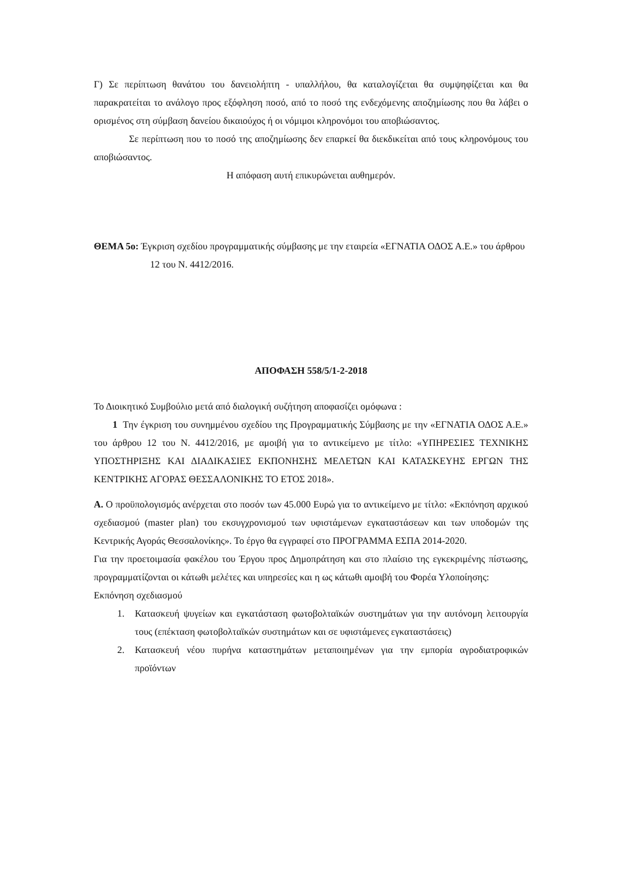Γ) Σε περίπτωση θανάτου του δανειολήπτη - υπαλλήλου, θα καταλογίζεται θα συμψηφίζεται και θα παρακρατείται το ανάλογο προς εξόφληση ποσό, από το ποσό της ενδεχόμενης αποζημίωσης που θα λάβει ο ορισμένος στη σύμβαση δανείου δικαιούχος ή οι νόμιμοι κληρονόμοι του αποβιώσαντος.
Σε περίπτωση που το ποσό της αποζημίωσης δεν επαρκεί θα διεκδικείται από τους κληρονόμους του αποβιώσαντος.
Η απόφαση αυτή επικυρώνεται αυθημερόν.
ΘΕΜΑ 5ο: Έγκριση σχεδίου προγραμματικής σύμβασης με την εταιρεία «ΕΓΝΑΤΙΑ ΟΔΟΣ Α.Ε.» του άρθρου 12 του Ν. 4412/2016.
ΑΠΟΦΑΣΗ 558/5/1-2-2018
Το Διοικητικό Συμβούλιο μετά από διαλογική συζήτηση αποφασίζει ομόφωνα :
1 Την έγκριση του συνημμένου σχεδίου της Προγραμματικής Σύμβασης με την «ΕΓΝΑΤΙΑ ΟΔΟΣ Α.Ε.» του άρθρου 12 του Ν. 4412/2016, με αμοιβή για το αντικείμενο με τίτλο: «ΥΠΗΡΕΣΙΕΣ ΤΕΧΝΙΚΗΣ ΥΠΟΣΤΗΡΙΞΗΣ ΚΑΙ ΔΙΑΔΙΚΑΣΙΕΣ ΕΚΠΟΝΗΣΗΣ ΜΕΛΕΤΩΝ ΚΑΙ ΚΑΤΑΣΚΕΥΗΣ ΕΡΓΩΝ ΤΗΣ ΚΕΝΤΡΙΚΗΣ ΑΓΟΡΑΣ ΘΕΣΣΑΛΟΝΙΚΗΣ ΤΟ ΕΤΟΣ 2018».
Α. Ο προϋπολογισμός ανέρχεται στο ποσόν των 45.000 Ευρώ για το αντικείμενο με τίτλο: «Εκπόνηση αρχικού σχεδιασμού (master plan) του εκσυγχρονισμού των υφιστάμενων εγκαταστάσεων και των υποδομών της Κεντρικής Αγοράς Θεσσαλονίκης». Το έργο θα εγγραφεί στο ΠΡΟΓΡΑΜΜΑ ΕΣΠΑ 2014-2020.
Για την προετοιμασία φακέλου του Έργου προς Δημοπράτηση και στο πλαίσιο της εγκεκριμένης πίστωσης, προγραμματίζονται οι κάτωθι μελέτες και υπηρεσίες και η ως κάτωθι αμοιβή του Φορέα Υλοποίησης:
Εκπόνηση σχεδιασμού
1. Κατασκευή ψυγείων και εγκατάσταση φωτοβολταϊκών συστημάτων για την αυτόνομη λειτουργία τους (επέκταση φωτοβολταϊκών συστημάτων και σε υφιστάμενες εγκαταστάσεις)
2. Κατασκευή νέου πυρήνα καταστημάτων μεταποιημένων για την εμπορία αγροδιατροφικών προϊόντων